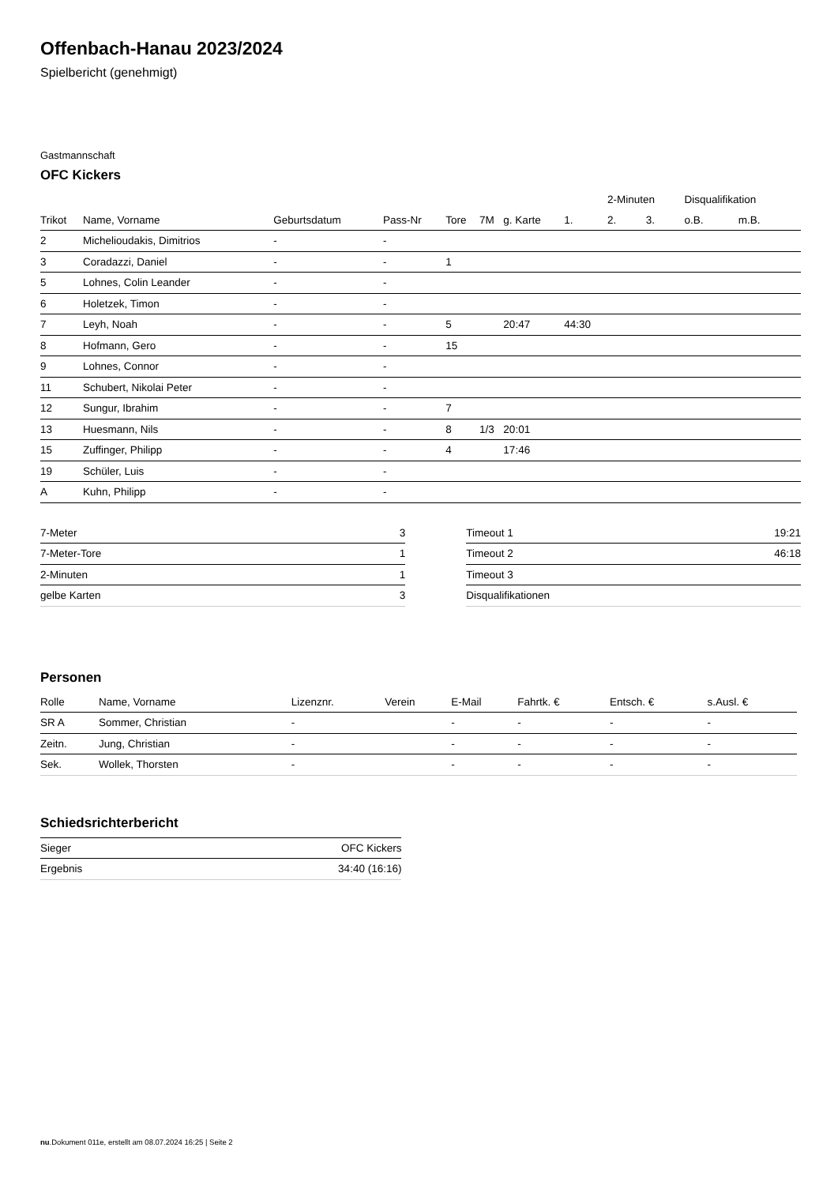Offenbach-Hanau 2023/2024
Spielbericht (genehmigt)
Gastmannschaft
OFC Kickers
| | | | | | | | | 2-Minuten | | | Disqualifikation | |
| --- | --- | --- | --- | --- | --- | --- | --- | --- | --- | --- | --- | --- |
| Trikot | Name, Vorname | Geburtsdatum | Pass-Nr | Tore | 7M | g. Karte | 1. | 2. | 3. | | o.B. | m.B. |
| 2 | Michelioudakis, Dimitrios | - | - | | | | | | | | | |
| 3 | Coradazzi, Daniel | - | - | 1 | | | | | | | | |
| 5 | Lohnes, Colin Leander | - | - | | | | | | | | | |
| 6 | Holetzek, Timon | - | - | | | | | | | | | |
| 7 | Leyh, Noah | - | - | 5 | | 20:47 | 44:30 | | | | | |
| 8 | Hofmann, Gero | - | - | 15 | | | | | | | | |
| 9 | Lohnes, Connor | - | - | | | | | | | | | |
| 11 | Schubert, Nikolai Peter | - | - | | | | | | | | | |
| 12 | Sungur, Ibrahim | - | - | 7 | | | | | | | | |
| 13 | Huesmann, Nils | - | - | 8 | 1/3 | 20:01 | | | | | | |
| 15 | Zuffinger, Philipp | - | - | 4 | | 17:46 | | | | | | |
| 19 | Schüler, Luis | - | - | | | | | | | | | |
| A | Kuhn, Philipp | - | - | | | | | | | | | |
| 7-Meter | 3 |
| 7-Meter-Tore | 1 |
| 2-Minuten | 1 |
| gelbe Karten | 3 |
| Timeout 1 | 19:21 |
| Timeout 2 | 46:18 |
| Timeout 3 | |
| Disqualifikationen | |
Personen
| Rolle | Name, Vorname | Lizenznr. | Verein | E-Mail | Fahrtk. € | Entsch. € | s.Ausl. € |
| --- | --- | --- | --- | --- | --- | --- | --- |
| SR A | Sommer, Christian | - | | - | - | - | - |
| Zeitn. | Jung, Christian | - | | - | - | - | - |
| Sek. | Wollek, Thorsten | - | | - | - | - | - |
Schiedsrichterbericht
| Sieger | OFC Kickers |
| Ergebnis | 34:40 (16:16) |
nu.Dokument 011e, erstellt am 08.07.2024 16:25 | Seite 2